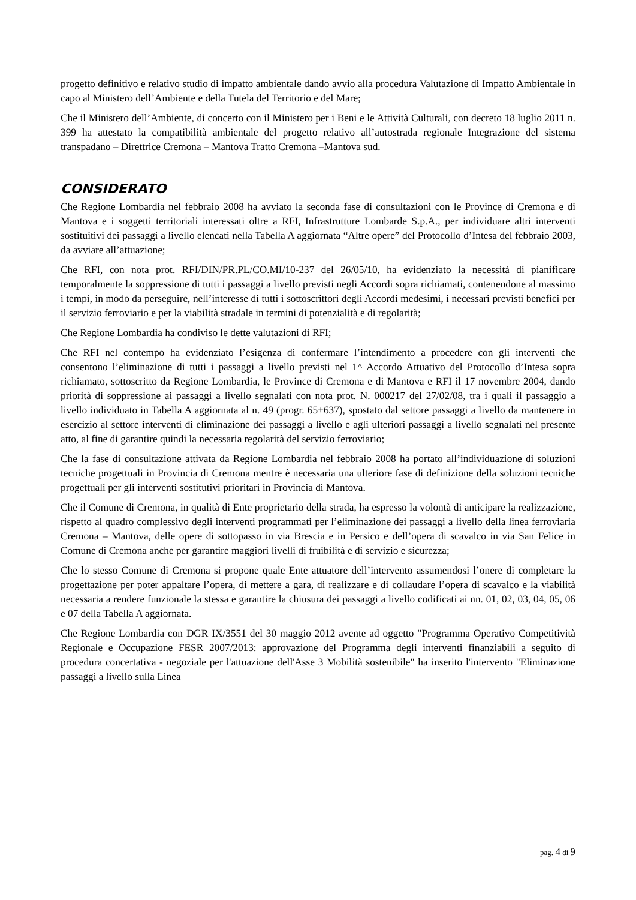progetto definitivo e relativo studio di impatto ambientale dando avvio alla procedura Valutazione di Impatto Ambientale in capo al Ministero dell’Ambiente e della Tutela del Territorio e del Mare;
Che il Ministero dell’Ambiente, di concerto con il Ministero per i Beni e le Attività Culturali, con decreto 18 luglio 2011 n. 399 ha attestato la compatibilità ambientale del progetto relativo all’autostrada regionale Integrazione del sistema transpadano – Direttrice Cremona – Mantova Tratto Cremona –Mantova sud.
CONSIDERATO
Che Regione Lombardia nel febbraio 2008 ha avviato la seconda fase di consultazioni con le Province di Cremona e di Mantova e i soggetti territoriali interessati oltre a RFI, Infrastrutture Lombarde S.p.A., per individuare altri interventi sostituitivi dei passaggi a livello elencati nella Tabella A aggiornata “Altre opere” del Protocollo d’Intesa del febbraio 2003, da avviare all’attuazione;
Che RFI, con nota prot. RFI/DIN/PR.PL/CO.MI/10-237 del 26/05/10, ha evidenziato la necessità di pianificare temporalmente la soppressione di tutti i passaggi a livello previsti negli Accordi sopra richiamati, contenendone al massimo i tempi, in modo da perseguire, nell’interesse di tutti i sottoscrittori degli Accordi medesimi, i necessari previsti benefici per il servizio ferroviario e per la viabilità stradale in termini di potenzialità e di regolarità;
Che Regione Lombardia ha condiviso le dette valutazioni di RFI;
Che RFI nel contempo ha evidenziato l’esigenza di confermare l’intendimento a procedere con gli interventi che consentono l’eliminazione di tutti i passaggi a livello previsti nel 1^ Accordo Attuativo del Protocollo d’Intesa sopra richiamato, sottoscritto da Regione Lombardia, le Province di Cremona e di Mantova e RFI il 17 novembre 2004, dando priorità di soppressione ai passaggi a livello segnalati con nota prot. N. 000217 del 27/02/08, tra i quali il passaggio a livello individuato in Tabella A aggiornata al n. 49 (progr. 65+637), spostato dal settore passaggi a livello da mantenere in esercizio al settore interventi di eliminazione dei passaggi a livello e agli ulteriori passaggi a livello segnalati nel presente atto, al fine di garantire quindi la necessaria regolarità del servizio ferroviario;
Che la fase di consultazione attivata da Regione Lombardia nel febbraio 2008 ha portato all’individuazione di soluzioni tecniche progettuali in Provincia di Cremona mentre è necessaria una ulteriore fase di definizione della soluzioni tecniche progettuali per gli interventi sostitutivi prioritari in Provincia di Mantova.
Che il Comune di Cremona, in qualità di Ente proprietario della strada, ha espresso la volontà di anticipare la realizzazione, rispetto al quadro complessivo degli interventi programmati per l’eliminazione dei passaggi a livello della linea ferroviaria Cremona – Mantova, delle opere di sottopasso in via Brescia e in Persico e dell’opera di scavalco in via San Felice in Comune di Cremona anche per garantire maggiori livelli di fruibilità e di servizio e sicurezza;
Che lo stesso Comune di Cremona si propone quale Ente attuatore dell’intervento assumendosi l’onere di completare la progettazione per poter appaltare l’opera, di mettere a gara, di realizzare e di collaudare l’opera di scavalco e la viabilità necessaria a rendere funzionale la stessa e garantire la chiusura dei passaggi a livello codificati ai nn. 01, 02, 03, 04, 05, 06 e 07 della Tabella A aggiornata.
Che Regione Lombardia con DGR IX/3551 del 30 maggio 2012 avente ad oggetto "Programma Operativo Competitività Regionale e Occupazione FESR 2007/2013: approvazione del Programma degli interventi finanziabili a seguito di procedura concertativa - negoziale per l'attuazione dell'Asse 3 Mobilità sostenibile" ha inserito l'intervento "Eliminazione passaggi a livello sulla Linea
pag. 4 di 9